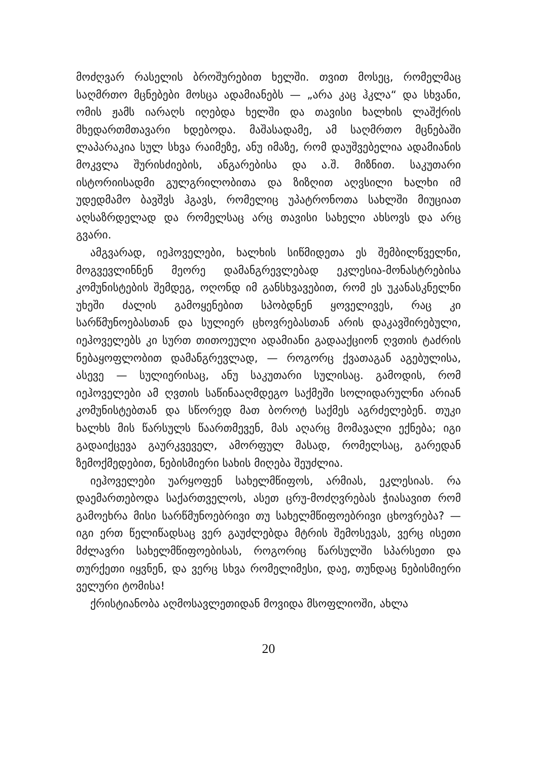მოძღვარ რასელის ბროშურებით ხელში. თვით მოსეც, რომელმაც საღმრთო მცნებები მოსცა ადამიანებს — „არა კაც ჰკლა“ და სხვანი, ომის ჟამს იარაღს იღებდა ხელში და თავისი ხალხის ლაშქრის მხედართმთავარი ხდებოდა. მაშასადამე, ამ საღმრთო მცნებაში ლაპარაკია სულ სხვა რაიმეზე, ანუ იმაზე, რომ დაუშვებელია ადამიანის მოკვლა შურისძიების, ანგარებისა და ა.შ. მიზნით. საკუთარი ისტორიისადმი გულგრილობითა და ზიზღით აღვსილი ხალხი იმ უდედმამო ბავშვს ჰგავს, რომელიც უპატრონოთა სახლში მიუციათ აღსაზრდელად და რომელსაც არც თავისი სახელი ახსოვს და არც გვარი.
ამგვარად, იეჰოველები, ხალხის სიწმიდეთა ეს შემბილწველნი, მოგვევლინნენ მეორე დამანგრევლებად ეკლესია-მონასტრებისა კომუნისტების შემდეგ, ოღონდ იმ განსხვავებით, რომ ეს უკანასკნელნი უხეში ძალის გამოყენებით სპობდნენ ყოველივეს, რაც კი სარწმუნოებასთან და სულიერ ცხოვრებასთან არის დაკავშირებული, იეჰოველებს კი სურთ თითოეული ადამიანი გადააქციონ ღვთის ტაძრის ნებაყოფლობით დამანგრევლად, — როგორც ქვათაგან აგებულისა, ასევე — სულიერისაც, ანუ საკუთარი სულისაც. გამოდის, რომ იეჰოველები ამ ღვთის საწინააღმდეგო საქმეში სოლიდარულნი არიან კომუნისტებთან და სწორედ მათ ბოროტ საქმეს აგრძელებენ. თუკი ხალხს მის წარსულს წაართმევენ, მას აღარც მომავალი ექნება; იგი გადაიქცევა გაურკვეველ, ამორფულ მასად, რომელსაც, გარედან ზემოქმედებით, ნებისმიერი სახის მიღება შეუძლია.
იეჰოველები უარყოფენ სახელმწიფოს, არმიას, ეკლესიას. რა დაემართებოდა საქართველოს, ასეთ ცრუ-მოძღვრებას ჭიასავით რომ გამოეხრა მისი სარწმუნოებრივი თუ სახელმწიფოებრივი ცხოვრება? — იგი ერთ წელიწადსაც ვერ გაუძლებდა მტრის შემოსევას, ვერც ისეთი მძლავრი სახელმწიფოებისას, როგორიც წარსულში სპარსეთი და თურქეთი იყვნენ, და ვერც სხვა რომელიმესი, დაე, თუნდაც ნებისმიერი ველური ტომისა!
ქრისტიანობა აღმოსავლეთიდან მოვიდა მსოფლიოში, ახლა
20